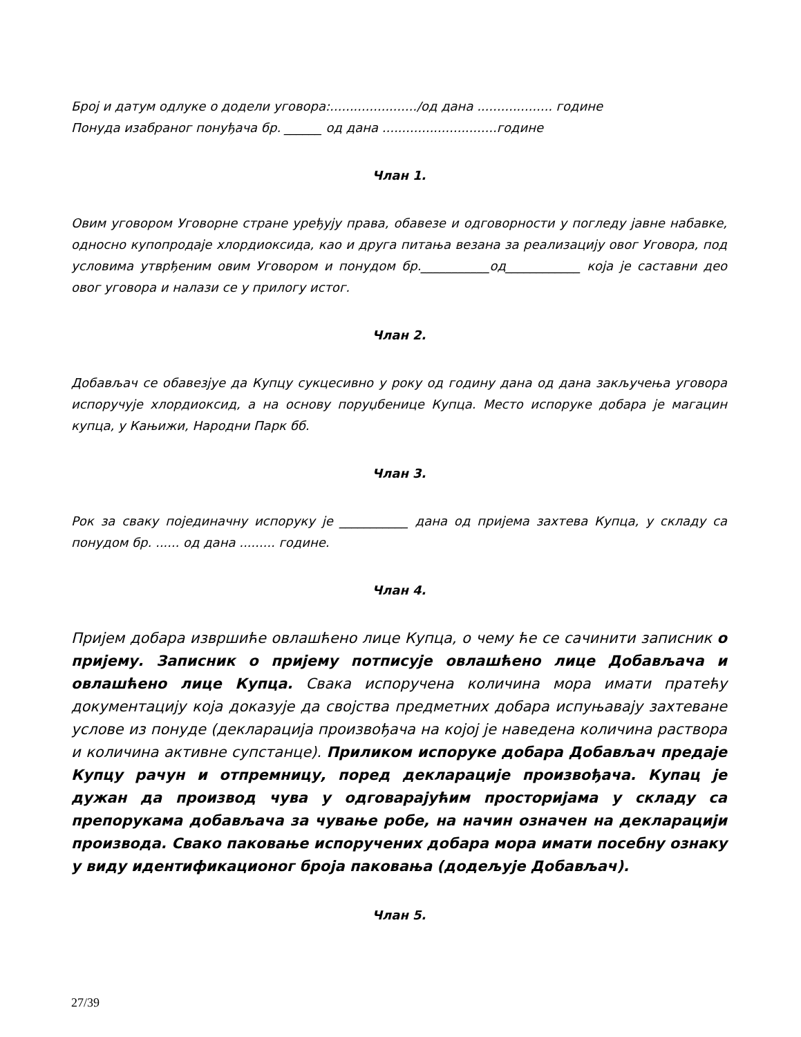Број и датум одлуке о додели уговора:....................../од дана ................... године
Понуда изабраног понуђача бр. ______ од дана .............................године
Члан 1.
Овим уговором Уговорне стране уређују права, обавезе и одговорности у погледу јавне набавке, односно купопродаје хлордиоксида, као и друга питања везана за реализацију овог Уговора, под условима утврђеним овим Уговором и понудом бр.___________од____________ која је саставни део овог уговора и налази се у прилогу истог.
Члан 2.
Добављач се обавезјуе да Купцу сукцесивно у року од годину дана од дана закључења уговора испоручује хлордиоксид, а на основу поруџбенице Купца. Место испоруке добара је магацин купца, у Кањижи, Народни Парк бб.
Члан 3.
Рок за сваку појединачну испоруку је ___________ дана од пријема захтева Купца, у складу са понудом бр. ...... од дана ......... године.
Члан 4.
Пријем добара извршиће овлашћено лице Купца, о чему ће се сачинити записник о пријему. Записник о пријему потписује овлашћено лице Добављача и овлашћено лице Купца. Свака испоручена количина мора имати пратећу документацију која доказује да својства предметних добара испуњавају захтеване услове из понуде (декларација произвођача на којој је наведена количина раствора и количина активне супстанце). Приликом испоруке добара Добављач предаје Купцу рачун и отпремницу, поред декларације произвођача. Купац је дужан да производ чува у одговарајућим просторијама у складу са препорукама добављача за чување робе, на начин означен на декларацији производа. Свако паковање испоручених добара мора имати посебну ознаку у виду идентификационог броја паковања (додељује Добављач).
Члан 5.
27/39